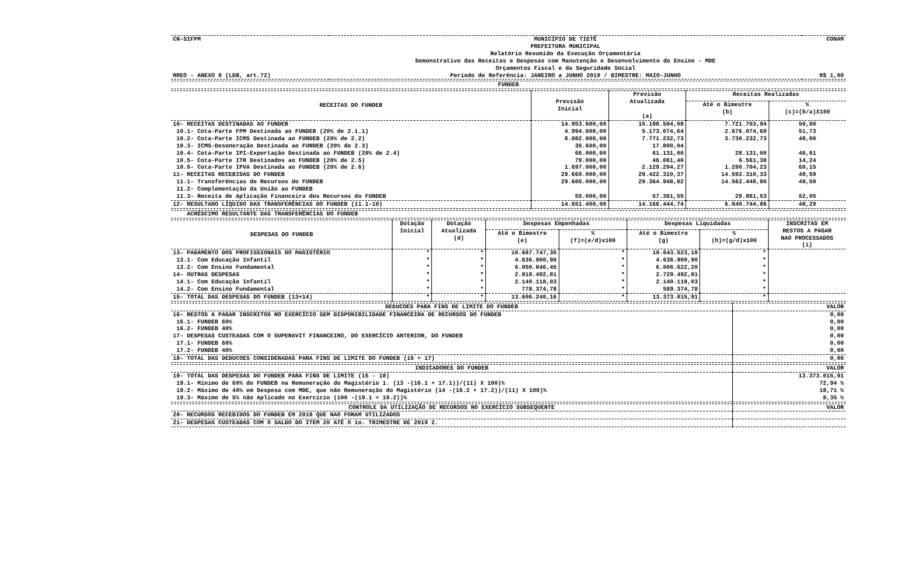| CN-SIFPM | MUNICÍPIO DE TIETÊ | CONAM |
| | PREFEITURA MUNICIPAL | |
| | Relatório Resumido da Execução Orçamentária | |
| | Demonstrativo das Receitas e Despesas com Manutenção e Desenvolvimento do Ensino - MDE | |
| | Orçamentos Fiscal e da Seguridade Social | |
| RREO - ANEXO 8 (LDB, art.72) | Período de Referência: JANEIRO a JUNHO 2019 / BIMESTRE: MAIO-JUNHO | R$ 1,00 |
| FUNDEB |
| RECEITAS DO FUNDEB | Previsão Inicial | Previsão Atualizada (a) | Receitas Realizadas | |
| --- | --- | --- | --- | --- |
| | | | Até o Bimestre (b) | % (c)=(b/a)X100 |
| 10- RECEITAS DESTINADAS AO FUNDEB | 14.953.600,00 | 15.198.504,08 | 7.721.703,94 | 50,80 |
| 10.1- Cota-Parte FPM Destinada ao FUNDEB (20% de 2.1.1) | 4.994.000,00 | 5.173.074,64 | 2.676.074,60 | 51,73 |
| 10.2- Cota-Parte ICMS Destinada ao FUNDEB (20% de 2.2) | 8.082.000,00 | 7.771.232,73 | 3.730.232,73 | 48,00 |
| 10.3- ICMS-Desoneração Destinada ao FUNDEB (20% de 2.3) | 35.600,00 | 17.800,04 | | |
| 10.4- Cota-Parte IPI-Exportação Destinada ao FUNDEB (20% de 2.4) | 66.000,00 | 61.131,00 | 28.131,00 | 46,01 |
| 10.5- Cota-Parte ITR Destinados ao FUNDEB (20% de 2.5) | 79.000,00 | 46.061,40 | 6.561,38 | 14,24 |
| 10.6- Cota-Parte IPVA Destinada ao FUNDEB (20% de 2.6) | 1.697.000,00 | 2.129.204,27 | 1.280.704,23 | 60,15 |
| 11- RECEITAS RECEBIDAS DO FUNDEB | 29.660.000,00 | 29.422.310,37 | 14.592.310,33 | 49,59 |
| 11.1- Transferências de Recursos do FUNDEB | 29.605.000,00 | 29.364.948,82 | 14.562.448,80 | 49,59 |
| 11.2- Complementação da União ao FUNDEB | | | | |
| 11.3- Receita de Aplicação Financeira dos Recursos do FUNDEB | 55.000,00 | 57.361,55 | 29.861,53 | 52,05 |
| 12- RESULTADO LÍQUIDO DAS TRANSFERÊNCIAS DO FUNDEB (11.1-10) | 14.651.400,00 | 14.166.444,74 | 6.840.744,86 | 48,29 |
| ACRÉSCIMO RESULTANTE DAS TRANSFERÊNCIAS DO FUNDEB |
| DESPESAS DO FUNDEB | Dotação Inicial | Dotação Atualizada (d) | Despesas Empenhadas | | Despesas Liquidadas | | INSCRITAS EM RESTOS A PAGAR NAO PROCESSADOS (i) |
| --- | --- | --- | --- | --- | --- | --- | --- |
| | | | Até o Bimestre (e) | % (f)=(e/d)x100 | Até o Bimestre (g) | % (h)=(g/d)x100 | |
| 13- PAGAMENTO DOS PROFISSIONAIS DO MAGISTÉRIO | * | * | 10.687.747,35 | * | 10.643.523,10 | * | |
| 13.1- Com Educação Infantil | * | * | 4.636.900,90 | * | 4.636.900,90 | * | |
| 13.2- Com Ensino Fundamental | * | * | 6.050.846,45 | * | 6.006.622,20 | * | |
| 14- OUTRAS DESPESAS | * | * | 2.918.492,81 | * | 2.729.492,81 | * | |
| 14.1- Com Educação Infantil | * | * | 2.140.118,03 | * | 2.140.118,03 | * | |
| 14.2- Com Ensino Fundamental | * | * | 778.374,78 | * | 589.374,78 | * | |
| 15- TOTAL DAS DESPESAS DO FUNDEB (13+14) | * | * | 13.606.240,16 | * | 13.373.015,91 | * | |
| DEDUCOES PARA FINS DE LIMITE DO FUNDEB | VALOR |
| --- | --- |
| 16- RESTOS A PAGAR INSCRITOS NO EXERCÍCIO SEM DISPONIBILIDADE FINANCEIRA DE RECURSOS DO FUNDEB | 0,00 |
| 16.1- FUNDEB 60% | 0,00 |
| 16.2- FUNDEB 40% | 0,00 |
| 17- DESPESAS CUSTEADAS COM O SUPERAVIT FINANCEIRO, DO EXERCÍCIO ANTERIOR, DO FUNDEB | 0,00 |
| 17.1- FUNDEB 60% | 0,00 |
| 17.2- FUNDEB 40% | 0,00 |
| 18- TOTAL DAS DEDUCOES CONSIDERADAS PARA FINS DE LIMITE DO FUNDEB (16 + 17) | 0,00 |
| INDICADORES DO FUNDEB | VALOR |
| --- | --- |
| 19- TOTAL DAS DESPESAS DO FUNDEB PARA FINS DE LIMITE (15 - 18) | 13.373.015,91 |
| 19.1- Mínimo de 60% do FUNDEB na Remuneração do Magistério 1. (13 -(16.1 + 17.1))/(11) X 100)% | 72,94 % |
| 19.2- Máximo de 40% em Despesa com MDE, que não Remuneração do Magistério (14 -(16.2 + 17.2))/(11) X 100)% | 18,71 % |
| 19.3- Máximo de 5% não Aplicado no Exercício (100 -(19.1 + 19.2))% | 8,35 % |
| CONTROLE DA UTILIZAÇÃO DE RECURSOS NO EXERCÍCIO SUBSEQUENTE | VALOR |
| --- | --- |
| 20- RECURSOS RECEBIDOS DO FUNDEB EM 2018 QUE NAO FORAM UTILIZADOS | |
| 21- DESPESAS CUSTEADAS COM O SALDO DO ITEM 20 ATÉ O 1o. TRIMESTRE DE 2019 2. | |